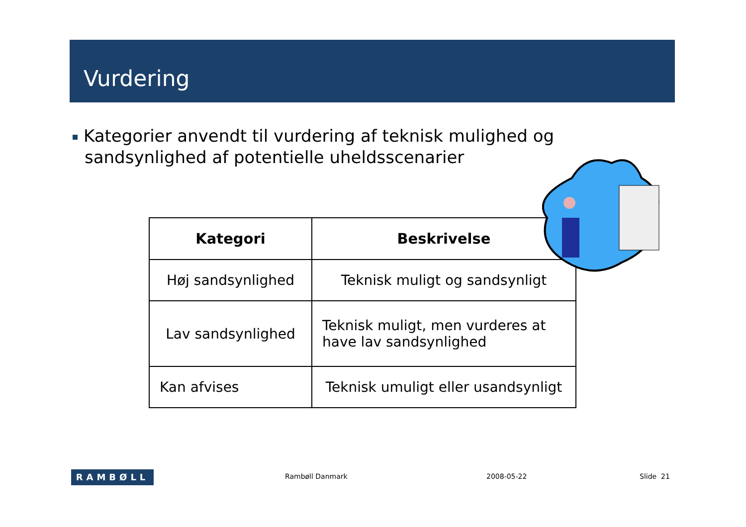Vurdering
Kategorier anvendt til vurdering af teknisk mulighed og sandsynlighed af potentielle uheldsscenarier
| Kategori | Beskrivelse |
| --- | --- |
| Høj sandsynlighed | Teknisk muligt og sandsynligt |
| Lav sandsynlighed | Teknisk muligt, men vurderes at have lav sandsynlighed |
| Kan afvises | Teknisk umuligt eller usandsynligt |
RAMBØLL Rambøll Danmark 2008-05-22 Slide 21